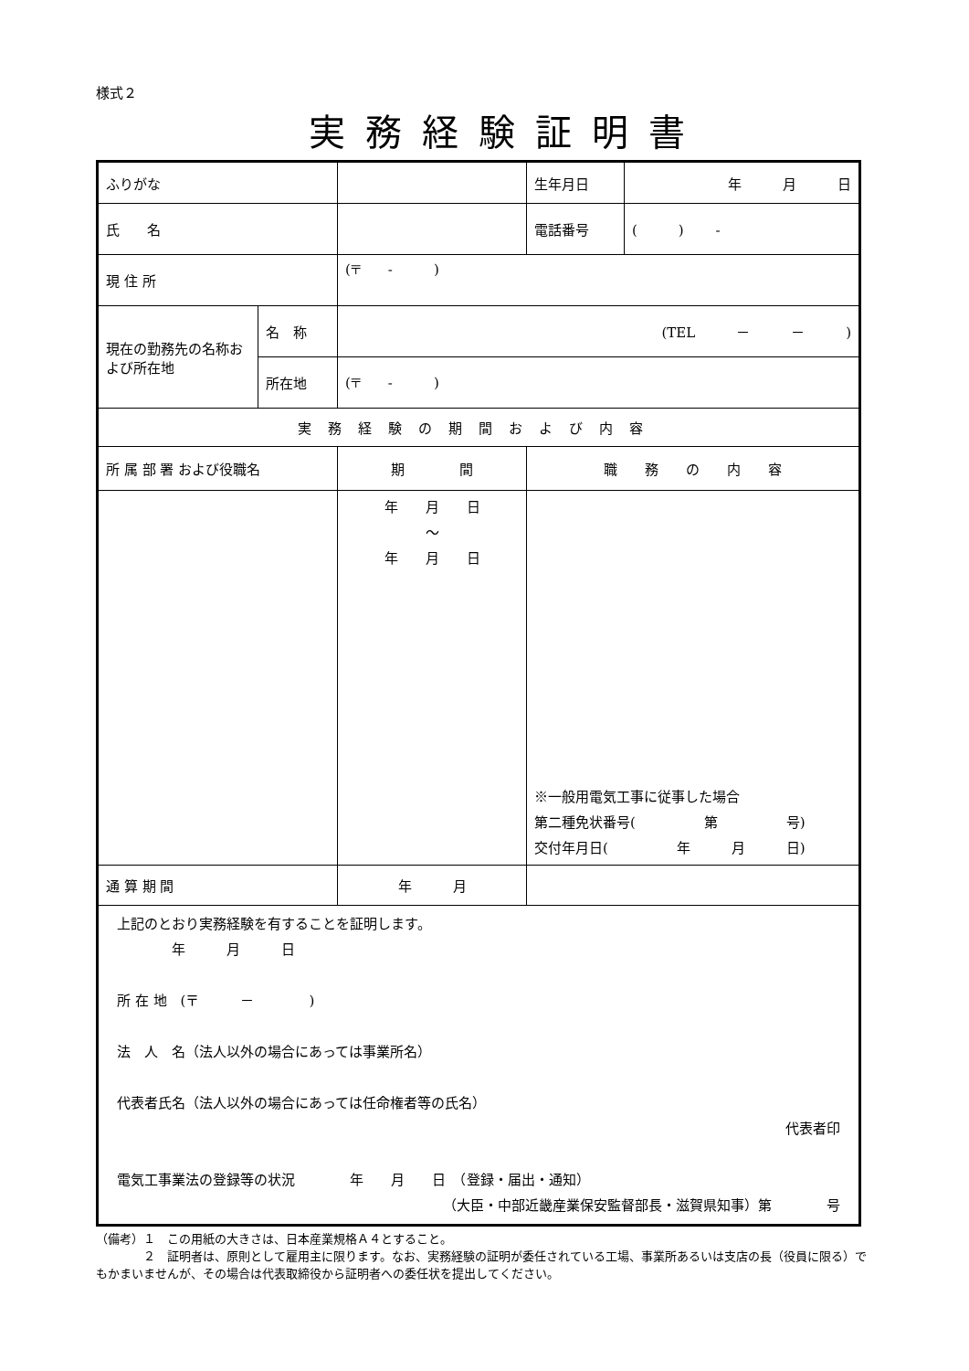様式２
実務経験証明書
| ふりがな | | | | 生年月日 | 年 月 日 |
| 氏 名 | | | | 電話番号 | ( ) - |
| 現 住 所 | | (〒 - ) | | | |
| 現在の勤務先の名称および所在地 | 名 称 | (TEL － － ) | | | |
| | 所在地 | (〒 - ) | | | |
| 実務経験の期間および内容 | | | | | |
| 所 属 部 署 および役職名 | | 期 間 | 職 務 の 内 容 | | |
| | | 年 月 日 ～ 年 月 日 | ※一般用電気工事に従事した場合 第二種免状番号( 第 号) 交付年月日( 年 月 日) | | |
| 通 算 期 間 | | 年 月 | | | |
| 上記のとおり実務経験を有することを証明します。 年 月 日 所 在 地 (〒 － ) 法 人 名（法人以外の場合にあっては事業所名） 代表者氏名（法人以外の場合にあっては任命権者等の氏名） 代表者印 電気工事業法の登録等の状況 年 月 日 （登録・届出・通知） （大臣・中部近畿産業保安監督部長・滋賀県知事）第 号 | | | | | |
（備考）１　この用紙の大きさは、日本産業規格Ａ４とすること。
　　　　２　証明者は、原則として雇用主に限ります。なお、実務経験の証明が委任されている工場、事業所あるいは支店の長（役員に限る）でもかまいませんが、その場合は代表取締役から証明者への委任状を提出してください。